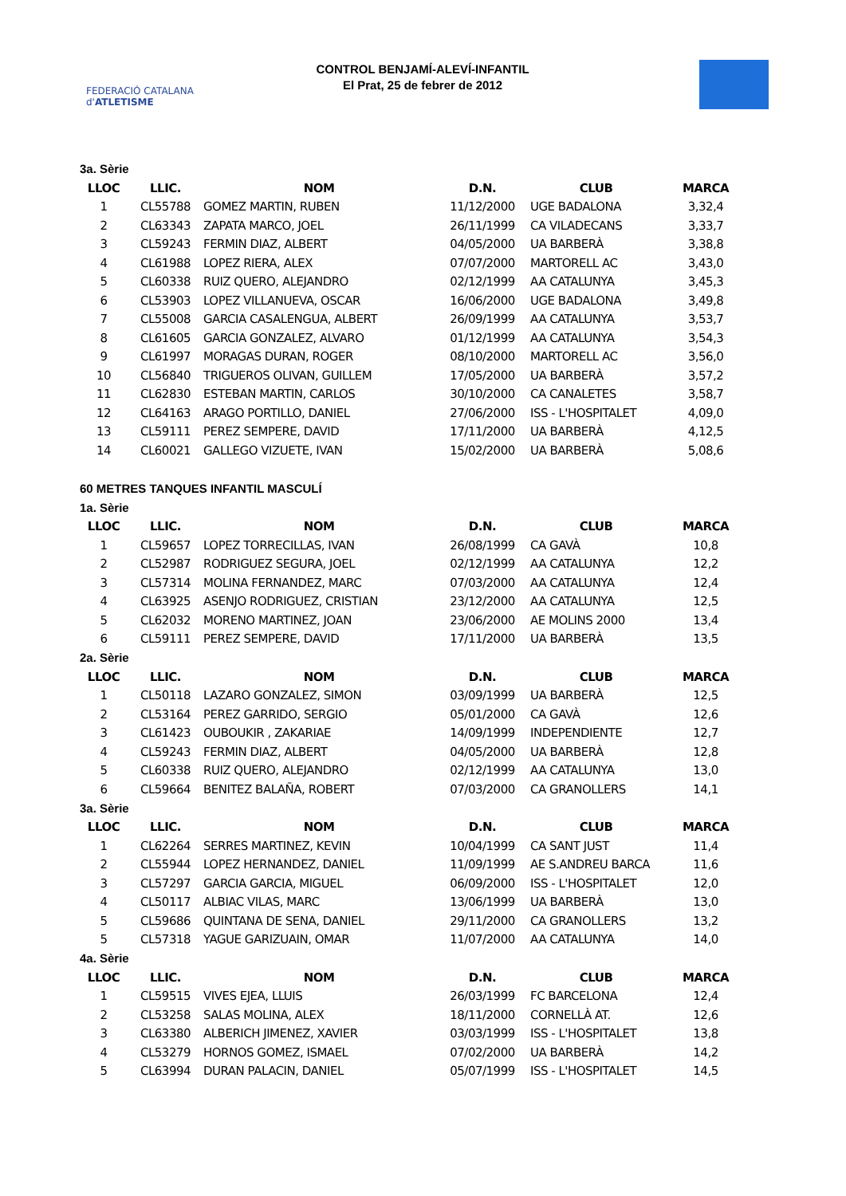FEDERACIÓ CATALANA d'ATLETISME
CONTROL BENJAMÍ-ALEVÍ-INFANTIL
El Prat, 25 de febrer de 2012
3a. Sèrie
| LLOC | LLIC. | NOM | D.N. | CLUB | MARCA |
| --- | --- | --- | --- | --- | --- |
| 1 | CL55788 | GOMEZ MARTIN, RUBEN | 11/12/2000 | UGE BADALONA | 3,32,4 |
| 2 | CL63343 | ZAPATA MARCO, JOEL | 26/11/1999 | CA VILADECANS | 3,33,7 |
| 3 | CL59243 | FERMIN DIAZ, ALBERT | 04/05/2000 | UA BARBERÀ | 3,38,8 |
| 4 | CL61988 | LOPEZ RIERA, ALEX | 07/07/2000 | MARTORELL AC | 3,43,0 |
| 5 | CL60338 | RUIZ QUERO, ALEJANDRO | 02/12/1999 | AA CATALUNYA | 3,45,3 |
| 6 | CL53903 | LOPEZ VILLANUEVA, OSCAR | 16/06/2000 | UGE BADALONA | 3,49,8 |
| 7 | CL55008 | GARCIA CASALENGUA, ALBERT | 26/09/1999 | AA CATALUNYA | 3,53,7 |
| 8 | CL61605 | GARCIA GONZALEZ, ALVARO | 01/12/1999 | AA CATALUNYA | 3,54,3 |
| 9 | CL61997 | MORAGAS DURAN, ROGER | 08/10/2000 | MARTORELL AC | 3,56,0 |
| 10 | CL56840 | TRIGUEROS OLIVAN, GUILLEM | 17/05/2000 | UA BARBERÀ | 3,57,2 |
| 11 | CL62830 | ESTEBAN MARTIN, CARLOS | 30/10/2000 | CA CANALETES | 3,58,7 |
| 12 | CL64163 | ARAGO PORTILLO, DANIEL | 27/06/2000 | ISS - L'HOSPITALET | 4,09,0 |
| 13 | CL59111 | PEREZ SEMPERE, DAVID | 17/11/2000 | UA BARBERÀ | 4,12,5 |
| 14 | CL60021 | GALLEGO VIZUETE, IVAN | 15/02/2000 | UA BARBERÀ | 5,08,6 |
60 METRES TANQUES INFANTIL MASCULÍ
1a. Sèrie
| LLOC | LLIC. | NOM | D.N. | CLUB | MARCA |
| --- | --- | --- | --- | --- | --- |
| 1 | CL59657 | LOPEZ TORRECILLAS, IVAN | 26/08/1999 | CA GAVÀ | 10,8 |
| 2 | CL52987 | RODRIGUEZ SEGURA, JOEL | 02/12/1999 | AA CATALUNYA | 12,2 |
| 3 | CL57314 | MOLINA FERNANDEZ, MARC | 07/03/2000 | AA CATALUNYA | 12,4 |
| 4 | CL63925 | ASENJO RODRIGUEZ, CRISTIAN | 23/12/2000 | AA CATALUNYA | 12,5 |
| 5 | CL62032 | MORENO MARTINEZ, JOAN | 23/06/2000 | AE MOLINS 2000 | 13,4 |
| 6 | CL59111 | PEREZ SEMPERE, DAVID | 17/11/2000 | UA BARBERÀ | 13,5 |
2a. Sèrie
| LLOC | LLIC. | NOM | D.N. | CLUB | MARCA |
| --- | --- | --- | --- | --- | --- |
| 1 | CL50118 | LAZARO GONZALEZ, SIMON | 03/09/1999 | UA BARBERÀ | 12,5 |
| 2 | CL53164 | PEREZ GARRIDO, SERGIO | 05/01/2000 | CA GAVÀ | 12,6 |
| 3 | CL61423 | OUBOUKIR , ZAKARIAE | 14/09/1999 | INDEPENDIENTE | 12,7 |
| 4 | CL59243 | FERMIN DIAZ, ALBERT | 04/05/2000 | UA BARBERÀ | 12,8 |
| 5 | CL60338 | RUIZ QUERO, ALEJANDRO | 02/12/1999 | AA CATALUNYA | 13,0 |
| 6 | CL59664 | BENITEZ BALAÑA, ROBERT | 07/03/2000 | CA GRANOLLERS | 14,1 |
3a. Sèrie
| LLOC | LLIC. | NOM | D.N. | CLUB | MARCA |
| --- | --- | --- | --- | --- | --- |
| 1 | CL62264 | SERRES MARTINEZ, KEVIN | 10/04/1999 | CA SANT JUST | 11,4 |
| 2 | CL55944 | LOPEZ HERNANDEZ, DANIEL | 11/09/1999 | AE S.ANDREU BARCA | 11,6 |
| 3 | CL57297 | GARCIA GARCIA, MIGUEL | 06/09/2000 | ISS - L'HOSPITALET | 12,0 |
| 4 | CL50117 | ALBIAC VILAS, MARC | 13/06/1999 | UA BARBERÀ | 13,0 |
| 5 | CL59686 | QUINTANA DE SENA, DANIEL | 29/11/2000 | CA GRANOLLERS | 13,2 |
| 5 | CL57318 | YAGUE GARIZUAIN, OMAR | 11/07/2000 | AA CATALUNYA | 14,0 |
4a. Sèrie
| LLOC | LLIC. | NOM | D.N. | CLUB | MARCA |
| --- | --- | --- | --- | --- | --- |
| 1 | CL59515 | VIVES EJEA, LLUIS | 26/03/1999 | FC BARCELONA | 12,4 |
| 2 | CL53258 | SALAS MOLINA, ALEX | 18/11/2000 | CORNELLÀ AT. | 12,6 |
| 3 | CL63380 | ALBERICH JIMENEZ, XAVIER | 03/03/1999 | ISS - L'HOSPITALET | 13,8 |
| 4 | CL53279 | HORNOS GOMEZ, ISMAEL | 07/02/2000 | UA BARBERÀ | 14,2 |
| 5 | CL63994 | DURAN PALACIN, DANIEL | 05/07/1999 | ISS - L'HOSPITALET | 14,5 |